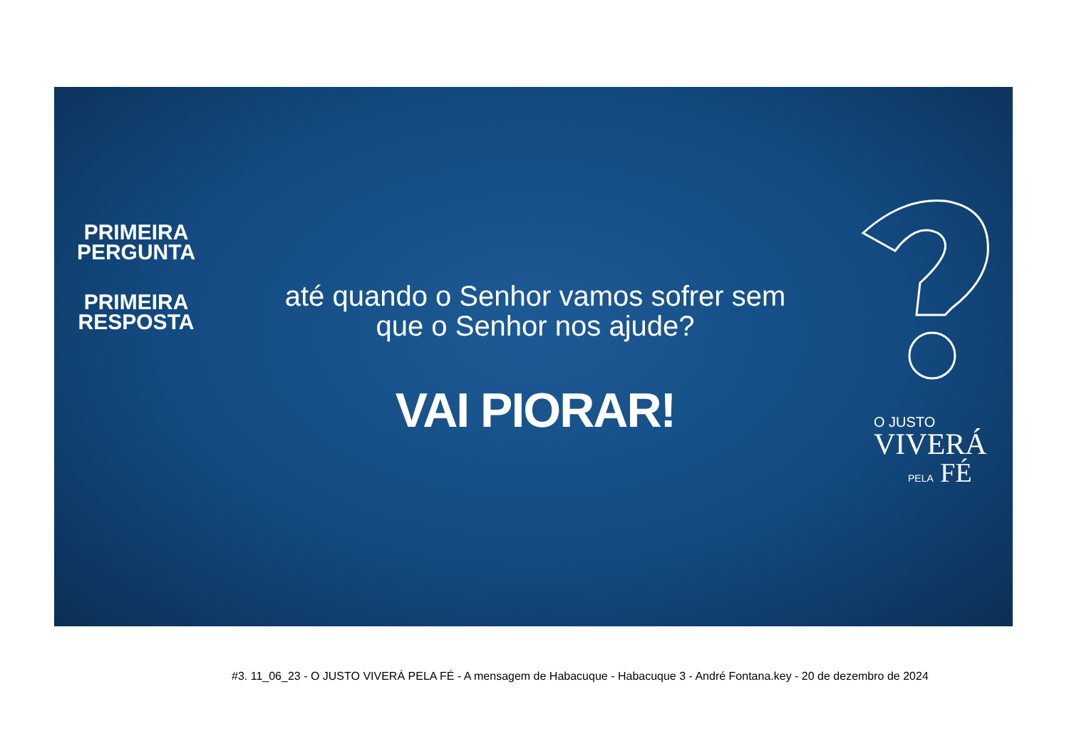PRIMEIRA PERGUNTA
PRIMEIRA RESPOSTA
até quando o Senhor vamos sofrer sem que o Senhor nos ajude?
VAI PIORAR!
O JUSTO
VIVERÁ
PELA FÉ
#3. 11_06_23 - O JUSTO VIVERÁ PELA FÉ - A mensagem de Habacuque - Habacuque 3 - André Fontana.key - 20 de dezembro de 2024